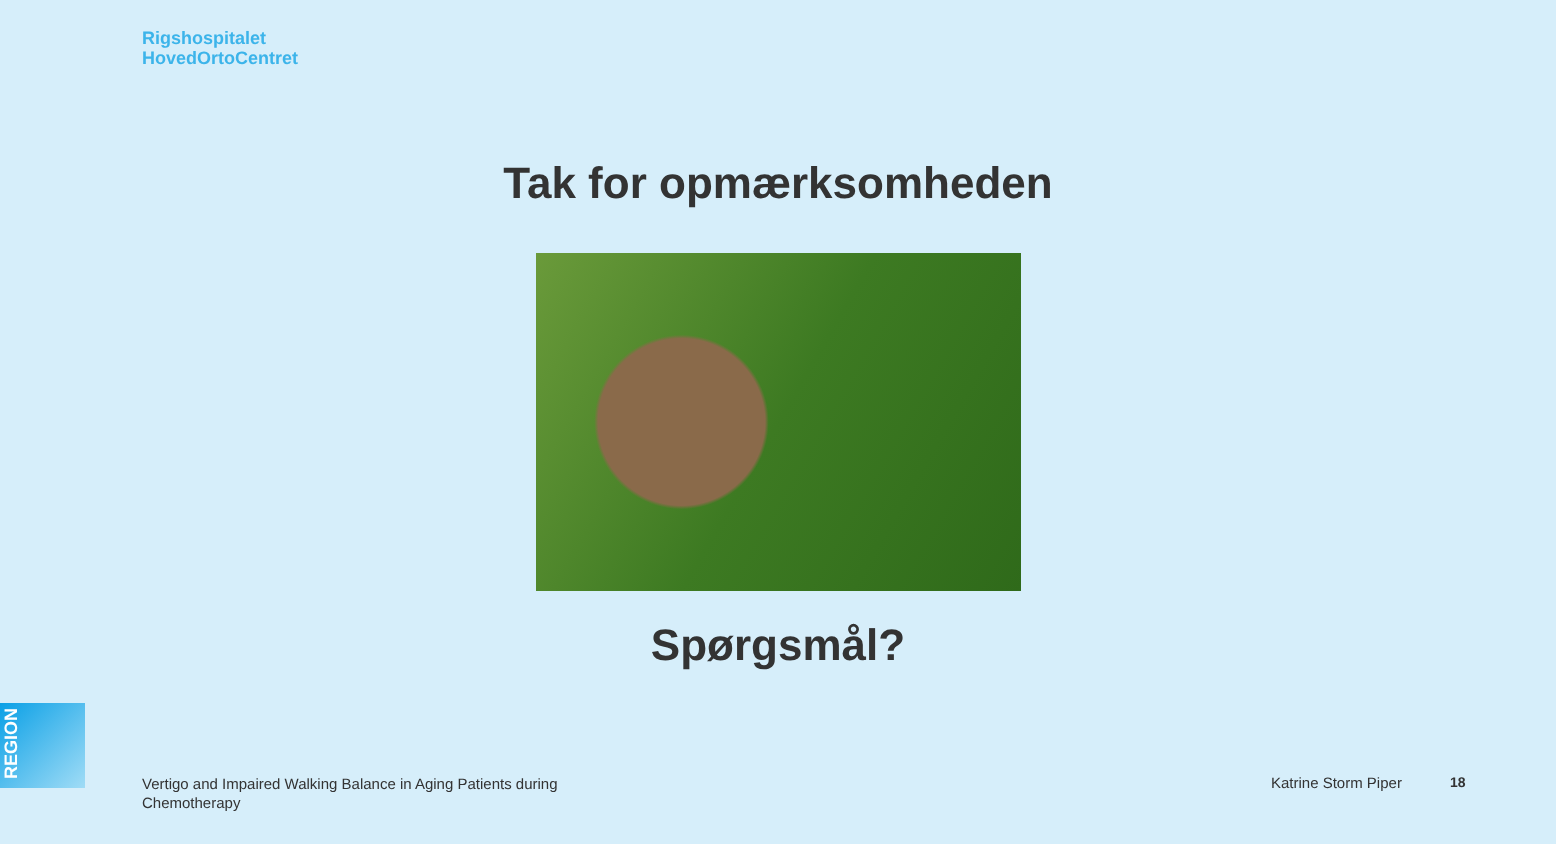Rigshospitalet
HovedOrtoCentret
Tak for opmærksomheden
Spørgsmål?
REGION
Vertigo and Impaired Walking Balance in Aging Patients during Chemotherapy
Katrine Storm Piper 18